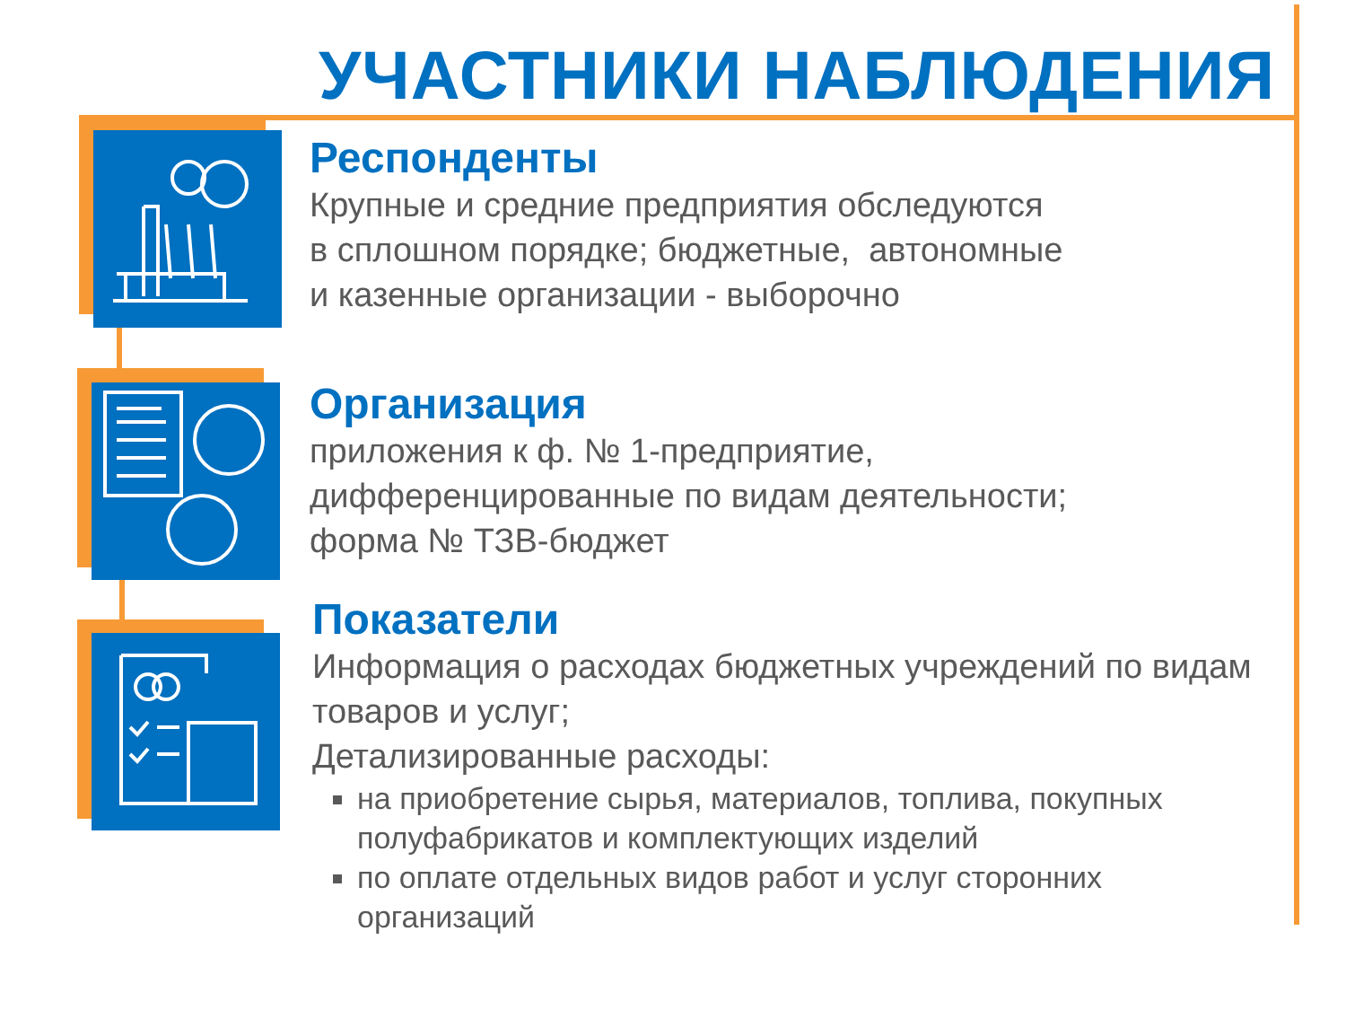УЧАСТНИКИ НАБЛЮДЕНИЯ
Респонденты
Крупные и средние предприятия обследуются
в сплошном порядке; бюджетные, автономные
и казенные организации - выборочно
Организация
приложения к ф. № 1-предприятие,
дифференцированные по видам деятельности;
форма № ТЗВ-бюджет
Показатели
Информация о расходах бюджетных учреждений по видам товаров и услуг;
Детализированные расходы:
на приобретение сырья, материалов, топлива, покупных полуфабрикатов и комплектующих изделий
по оплате отдельных видов работ и услуг сторонних организаций